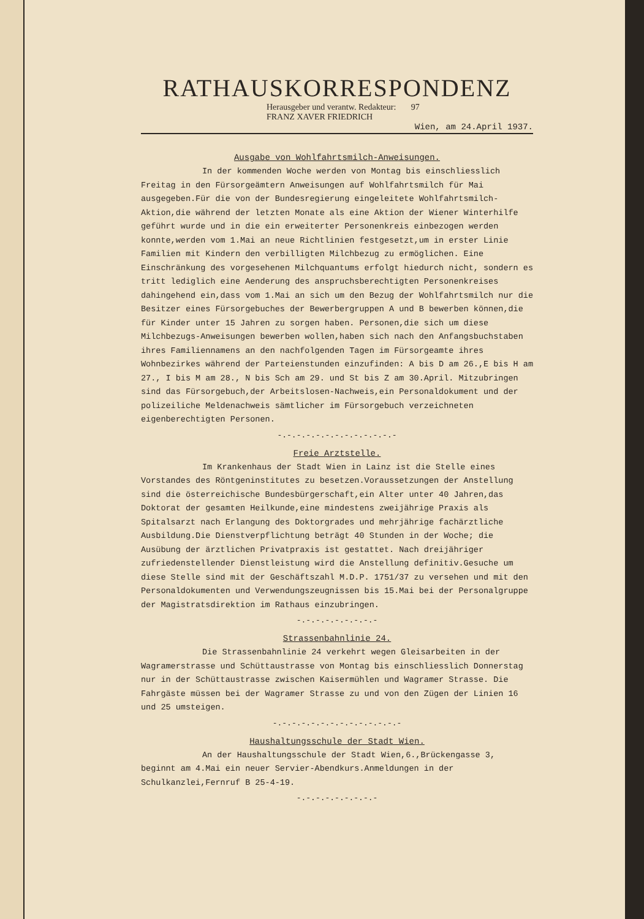RATHAUSKORRESPONDENZ
Herausgeber und verantw. Redakteur: 97
FRANZ XAVER FRIEDRICH
Wien, am 24.April 1937.
Ausgabe von Wohlfahrtsmilch-Anweisungen.
In der kommenden Woche werden von Montag bis einschliesslich Freitag in den Fürsorgeämtern Anweisungen auf Wohlfahrtsmilch für Mai ausgegeben.Für die von der Bundesregierung eingeleitete Wohlfahrtsmilch-Aktion,die während der letzten Monate als eine Aktion der Wiener Winterhilfe geführt wurde und in die ein erweiterter Personenkreis einbezogen werden konnte,werden vom 1.Mai an neue Richtlinien festgesetzt,um in erster Linie Familien mit Kindern den verbilligten Milchbezug zu ermöglichen. Eine Einschränkung des vorgesehenen Milchquantums erfolgt hiedurch nicht, sondern es tritt lediglich eine Aenderung des anspruchsberechtigten Personenkreises dahingehend ein,dass vom 1.Mai an sich um den Bezug der Wohlfahrtsmilch nur die Besitzer eines Fürsorgebuches der Bewerbergruppen A und B bewerben können,die für Kinder unter 15 Jahren zu sorgen haben. Personen,die sich um diese Milchbezugs-Anweisungen bewerben wollen,haben sich nach den Anfangsbuchstaben ihres Familiennamens an den nachfolgenden Tagen im Fürsorgeamte ihres Wohnbezirkes während der Parteienstunden einzufinden: A bis D am 26.,E bis H am 27., I bis M am 28., N bis Sch am 29. und St bis Z am 30.April. Mitzubringen sind das Fürsorgebuch,der Arbeitslosen-Nachweis,ein Personaldokument und der polizeiliche Meldenachweis sämtlicher im Fürsorgebuch verzeichneten eigenberechtigten Personen.
-.-.-.-.-.-.-.-.-.-.-.-.-
Freie Arztstelle.
Im Krankenhaus der Stadt Wien in Lainz ist die Stelle eines Vorstandes des Röntgeninstitutes zu besetzen.Voraussetzungen der Anstellung sind die österreichische Bundesbürgerschaft,ein Alter unter 40 Jahren,das Doktorat der gesamten Heilkunde,eine mindestens zweijährige Praxis als Spitalsarzt nach Erlangung des Doktorgrades und mehrjährige fachärztliche Ausbildung.Die Dienstverpflichtung beträgt 40 Stunden in der Woche; die Ausübung der ärztlichen Privatpraxis ist gestattet. Nach dreijähriger zufriedenstellender Dienstleistung wird die Anstellung definitiv.Gesuche um diese Stelle sind mit der Geschäftszahl M.D.P. 1751/37 zu versehen und mit den Personaldokumenten und Verwendungszeugnissen bis 15.Mai bei der Personalgruppe der Magistratsdirektion im Rathaus einzubringen.
-.-.-.-.-.-.-.-.-
Strassenbahnlinie 24.
Die Strassenbahnlinie 24 verkehrt wegen Gleisarbeiten in der Wagramerstrasse und Schüttaustrasse von Montag bis einschliesslich Donnerstag nur in der Schüttaustrasse zwischen Kaisermühlen und Wagramer Strasse. Die Fahrgäste müssen bei der Wagramer Strasse zu und von den Zügen der Linien 16 und 25 umsteigen.
-.-.-.-.-.-.-.-.-.-.-.-.-.-
Haushaltungsschule der Stadt Wien.
An der Haushaltungsschule der Stadt Wien,6.,Brückengasse 3, beginnt am 4.Mai ein neuer Servier-Abendkurs.Anmeldungen in der Schulkanzlei,Fernruf B 25-4-19.
-.-.-.-.-.-.-.-.-